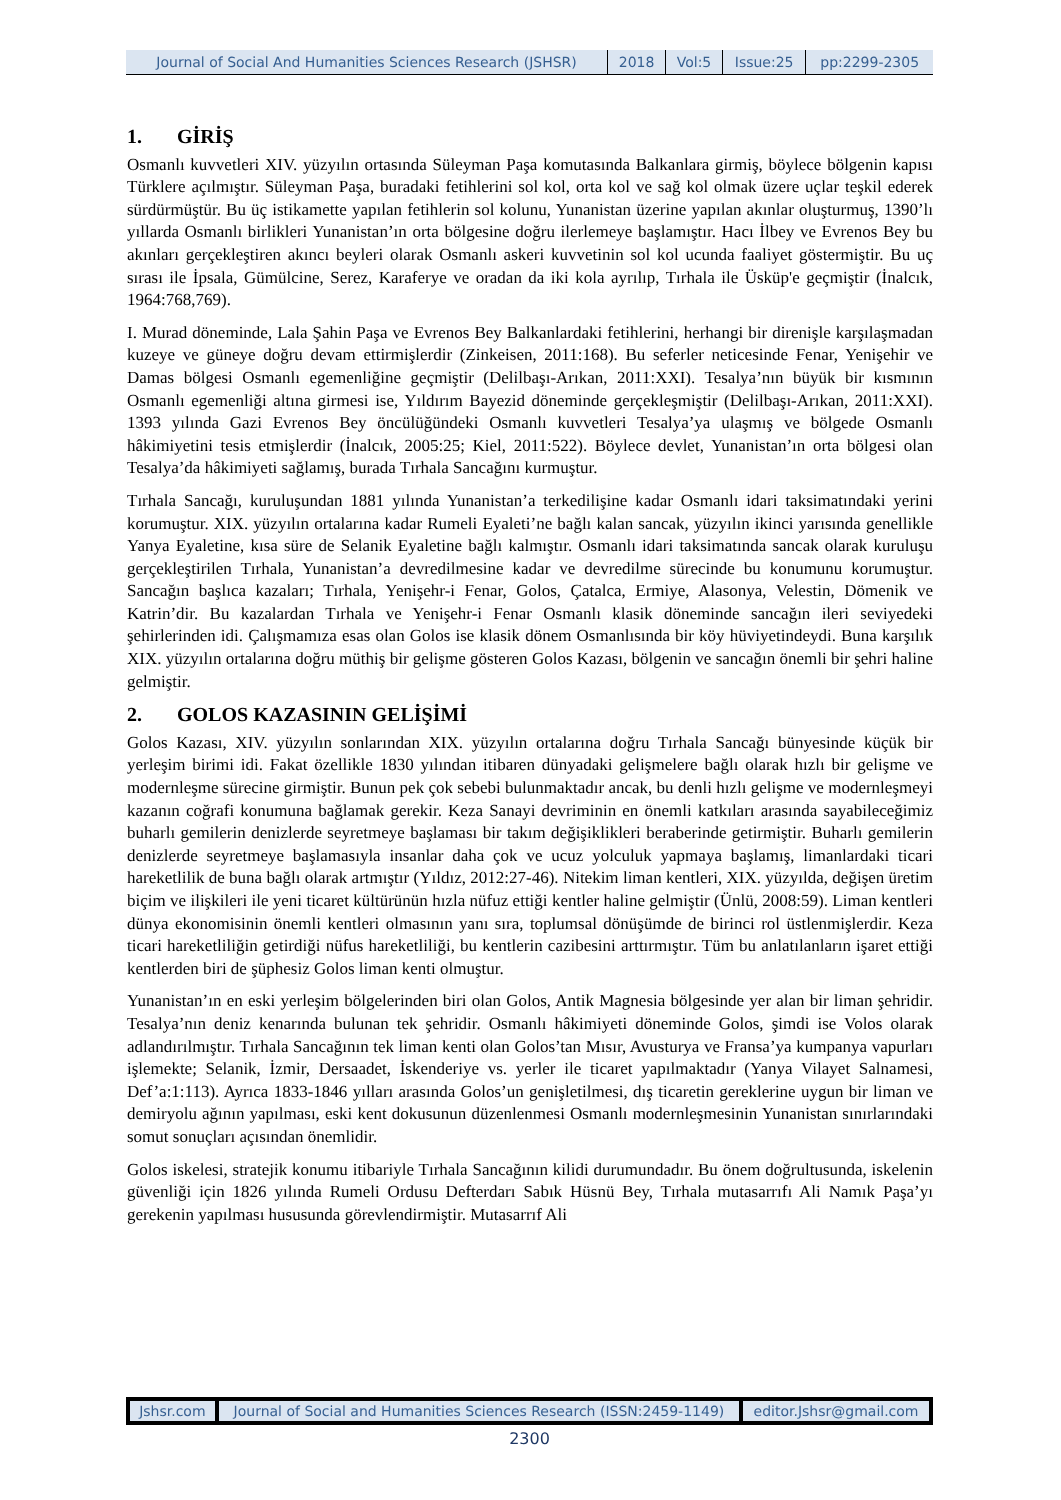| Journal of Social And Humanities Sciences Research (JSHSR) | 2018 | Vol:5 | Issue:25 | pp:2299-2305 |
1. GİRİŞ
Osmanlı kuvvetleri XIV. yüzyılın ortasında Süleyman Paşa komutasında Balkanlara girmiş, böylece bölgenin kapısı Türklere açılmıştır. Süleyman Paşa, buradaki fetihlerini sol kol, orta kol ve sağ kol olmak üzere uçlar teşkil ederek sürdürmüştür. Bu üç istikamette yapılan fetihlerin sol kolunu, Yunanistan üzerine yapılan akınlar oluşturmuş, 1390’lı yıllarda Osmanlı birlikleri Yunanistan’ın orta bölgesine doğru ilerlemeye başlamıştır. Hacı İlbey ve Evrenos Bey bu akınları gerçekleştiren akıncı beyleri olarak Osmanlı askeri kuvvetinin sol kol ucunda faaliyet göstermiştir. Bu uç sırası ile İpsala, Gümülcine, Serez, Karaferye ve oradan da iki kola ayrılıp, Tırhala ile Üsküp'e geçmiştir (İnalcık, 1964:768,769).
I. Murad döneminde, Lala Şahin Paşa ve Evrenos Bey Balkanlardaki fetihlerini, herhangi bir direnişle karşılaşmadan kuzeye ve güneye doğru devam ettirmişlerdir (Zinkeisen, 2011:168). Bu seferler neticesinde Fenar, Yenişehir ve Damas bölgesi Osmanlı egemenliğine geçmiştir (Delilbaşı-Arıkan, 2011:XXI). Tesalya’nın büyük bir kısmının Osmanlı egemenliği altına girmesi ise, Yıldırım Bayezid döneminde gerçekleşmiştir (Delilbaşı-Arıkan, 2011:XXI). 1393 yılında Gazi Evrenos Bey öncülüğündeki Osmanlı kuvvetleri Tesalya’ya ulaşmış ve bölgede Osmanlı hâkimiyetini tesis etmişlerdir (İnalcık, 2005:25; Kiel, 2011:522). Böylece devlet, Yunanistan’ın orta bölgesi olan Tesalya’da hâkimiyeti sağlamış, burada Tırhala Sancağını kurmuştur.
Tırhala Sancağı, kuruluşundan 1881 yılında Yunanistan’a terkedilişine kadar Osmanlı idari taksimatındaki yerini korumuştur. XIX. yüzyılın ortalarına kadar Rumeli Eyaleti’ne bağlı kalan sancak, yüzyılın ikinci yarısında genellikle Yanya Eyaletine, kısa süre de Selanik Eyaletine bağlı kalmıştır. Osmanlı idari taksimatında sancak olarak kuruluşu gerçekleştirilen Tırhala, Yunanistan’a devredilmesine kadar ve devredilme sürecinde bu konumunu korumuştur. Sancağın başlıca kazaları; Tırhala, Yenişehr-i Fenar, Golos, Çatalca, Ermiye, Alasonya, Velestin, Dömenik ve Katrin’dir. Bu kazalardan Tırhala ve Yenişehr-i Fenar Osmanlı klasik döneminde sancağın ileri seviyedeki şehirlerinden idi. Çalışmamıza esas olan Golos ise klasik dönem Osmanlısında bir köy hüviyetindeydi. Buna karşılık XIX. yüzyılın ortalarına doğru müthiş bir gelişme gösteren Golos Kazası, bölgenin ve sancağın önemli bir şehri haline gelmiştir.
2. GOLOS KAZASININ GELİŞİMİ
Golos Kazası, XIV. yüzyılın sonlarından XIX. yüzyılın ortalarına doğru Tırhala Sancağı bünyesinde küçük bir yerleşim birimi idi. Fakat özellikle 1830 yılından itibaren dünyadaki gelişmelere bağlı olarak hızlı bir gelişme ve modernleşme sürecine girmiştir. Bunun pek çok sebebi bulunmaktadır ancak, bu denli hızlı gelişme ve modernleşmeyi kazanın coğrafi konumuna bağlamak gerekir. Keza Sanayi devriminin en önemli katkıları arasında sayabileceğimiz buharlı gemilerin denizlerde seyretmeye başlaması bir takım değişiklikleri beraberinde getirmiştir. Buharlı gemilerin denizlerde seyretmeye başlamasıyla insanlar daha çok ve ucuz yolculuk yapmaya başlamış, limanlardaki ticari hareketlilik de buna bağlı olarak artmıştır (Yıldız, 2012:27-46). Nitekim liman kentleri, XIX. yüzyılda, değişen üretim biçim ve ilişkileri ile yeni ticaret kültürünün hızla nüfuz ettiği kentler haline gelmiştir (Ünlü, 2008:59). Liman kentleri dünya ekonomisinin önemli kentleri olmasının yanı sıra, toplumsal dönüşümde de birinci rol üstlenmişlerdir. Keza ticari hareketliliğin getirdiği nüfus hareketliliği, bu kentlerin cazibesini arttırmıştır. Tüm bu anlatılanların işaret ettiği kentlerden biri de şüphesiz Golos liman kenti olmuştur.
Yunanistan’ın en eski yerleşim bölgelerinden biri olan Golos, Antik Magnesia bölgesinde yer alan bir liman şehridir. Tesalya’nın deniz kenarında bulunan tek şehridir. Osmanlı hâkimiyeti döneminde Golos, şimdi ise Volos olarak adlandırılmıştır. Tırhala Sancağının tek liman kenti olan Golos’tan Mısır, Avusturya ve Fransa’ya kumpanya vapurları işlemekte; Selanik, İzmir, Dersaadet, İskenderiye vs. yerler ile ticaret yapılmaktadır (Yanya Vilayet Salnamesi, Def’a:1:113). Ayrıca 1833-1846 yılları arasında Golos’un genişletilmesi, dış ticaretin gereklerine uygun bir liman ve demiryolu ağının yapılması, eski kent dokusunun düzenlenmesi Osmanlı modernleşmesinin Yunanistan sınırlarındaki somut sonuçları açısından önemlidir.
Golos iskelesi, stratejik konumu itibariyle Tırhala Sancağının kilidi durumundadır. Bu önem doğrultusunda, iskelenin güvenliği için 1826 yılında Rumeli Ordusu Defterdarı Sabık Hüsnü Bey, Tırhala mutasarrıfı Ali Namık Paşa’yı gerekenin yapılması hususunda görevlendirmiştir. Mutasarrıf Ali
| Jshsr.com | Journal of Social and Humanities Sciences Research (ISSN:2459-1149) | editor.Jshsr@gmail.com |
2300